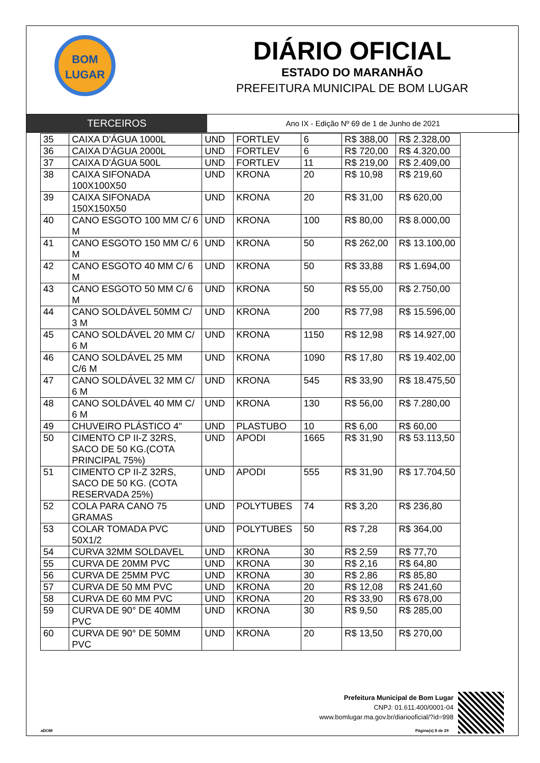BOM
LUGAR
DIÁRIO OFICIAL
ESTADO DO MARANHÃO
PREFEITURA MUNICIPAL DE BOM LUGAR
TERCEIROS
Ano IX - Edição Nº 69 de 1 de Junho de 2021
| 35 | CAIXA D'ÁGUA 1000L | UND | FORTLEV | 6 | R$ 388,00 | R$ 2.328,00 |
| 36 | CAIXA D'ÁGUA 2000L | UND | FORTLEV | 6 | R$ 720,00 | R$ 4.320,00 |
| 37 | CAIXA D'ÁGUA 500L | UND | FORTLEV | 11 | R$ 219,00 | R$ 2.409,00 |
| 38 | CAIXA SIFONADA 100X100X50 | UND | KRONA | 20 | R$ 10,98 | R$ 219,60 |
| 39 | CAIXA SIFONADA 150X150X50 | UND | KRONA | 20 | R$ 31,00 | R$ 620,00 |
| 40 | CANO ESGOTO 100 MM C/ 6 M | UND | KRONA | 100 | R$ 80,00 | R$ 8.000,00 |
| 41 | CANO ESGOTO 150 MM C/ 6 M | UND | KRONA | 50 | R$ 262,00 | R$ 13.100,00 |
| 42 | CANO ESGOTO 40 MM C/ 6 M | UND | KRONA | 50 | R$ 33,88 | R$ 1.694,00 |
| 43 | CANO ESGOTO 50 MM C/ 6 M | UND | KRONA | 50 | R$ 55,00 | R$ 2.750,00 |
| 44 | CANO SOLDÁVEL 50MM C/ 3 M | UND | KRONA | 200 | R$ 77,98 | R$ 15.596,00 |
| 45 | CANO SOLDÁVEL 20 MM C/ 6 M | UND | KRONA | 1150 | R$ 12,98 | R$ 14.927,00 |
| 46 | CANO SOLDÁVEL 25 MM C/6 M | UND | KRONA | 1090 | R$ 17,80 | R$ 19.402,00 |
| 47 | CANO SOLDÁVEL 32 MM C/ 6 M | UND | KRONA | 545 | R$ 33,90 | R$ 18.475,50 |
| 48 | CANO SOLDÁVEL 40 MM C/ 6 M | UND | KRONA | 130 | R$ 56,00 | R$ 7.280,00 |
| 49 | CHUVEIRO PLÁSTICO 4" | UND | PLASTUBO | 10 | R$ 6,00 | R$ 60,00 |
| 50 | CIMENTO CP II-Z 32RS, SACO DE 50 KG.(COTA PRINCIPAL 75%) | UND | APODI | 1665 | R$ 31,90 | R$ 53.113,50 |
| 51 | CIMENTO CP II-Z 32RS, SACO DE 50 KG. (COTA RESERVADA 25%) | UND | APODI | 555 | R$ 31,90 | R$ 17.704,50 |
| 52 | COLA PARA CANO 75 GRAMAS | UND | POLYTUBES | 74 | R$ 3,20 | R$ 236,80 |
| 53 | COLAR TOMADA PVC 50X1/2 | UND | POLYTUBES | 50 | R$ 7,28 | R$ 364,00 |
| 54 | CURVA 32MM SOLDAVEL | UND | KRONA | 30 | R$ 2,59 | R$ 77,70 |
| 55 | CURVA DE 20MM PVC | UND | KRONA | 30 | R$ 2,16 | R$ 64,80 |
| 56 | CURVA DE 25MM PVC | UND | KRONA | 30 | R$ 2,86 | R$ 85,80 |
| 57 | CURVA DE 50 MM PVC | UND | KRONA | 20 | R$ 12,08 | R$ 241,60 |
| 58 | CURVA DE 60 MM PVC | UND | KRONA | 20 | R$ 33,90 | R$ 678,00 |
| 59 | CURVA DE 90° DE 40MM PVC | UND | KRONA | 30 | R$ 9,50 | R$ 285,00 |
| 60 | CURVA DE 90° DE 50MM PVC | UND | KRONA | 20 | R$ 13,50 | R$ 270,00 |
Prefeitura Municipal de Bom Lugar
CNPJ: 01.611.400/0001-04
www.bomlugar.ma.gov.br/diariooficial/?id=998
aDOM Página(s) 8 de 29